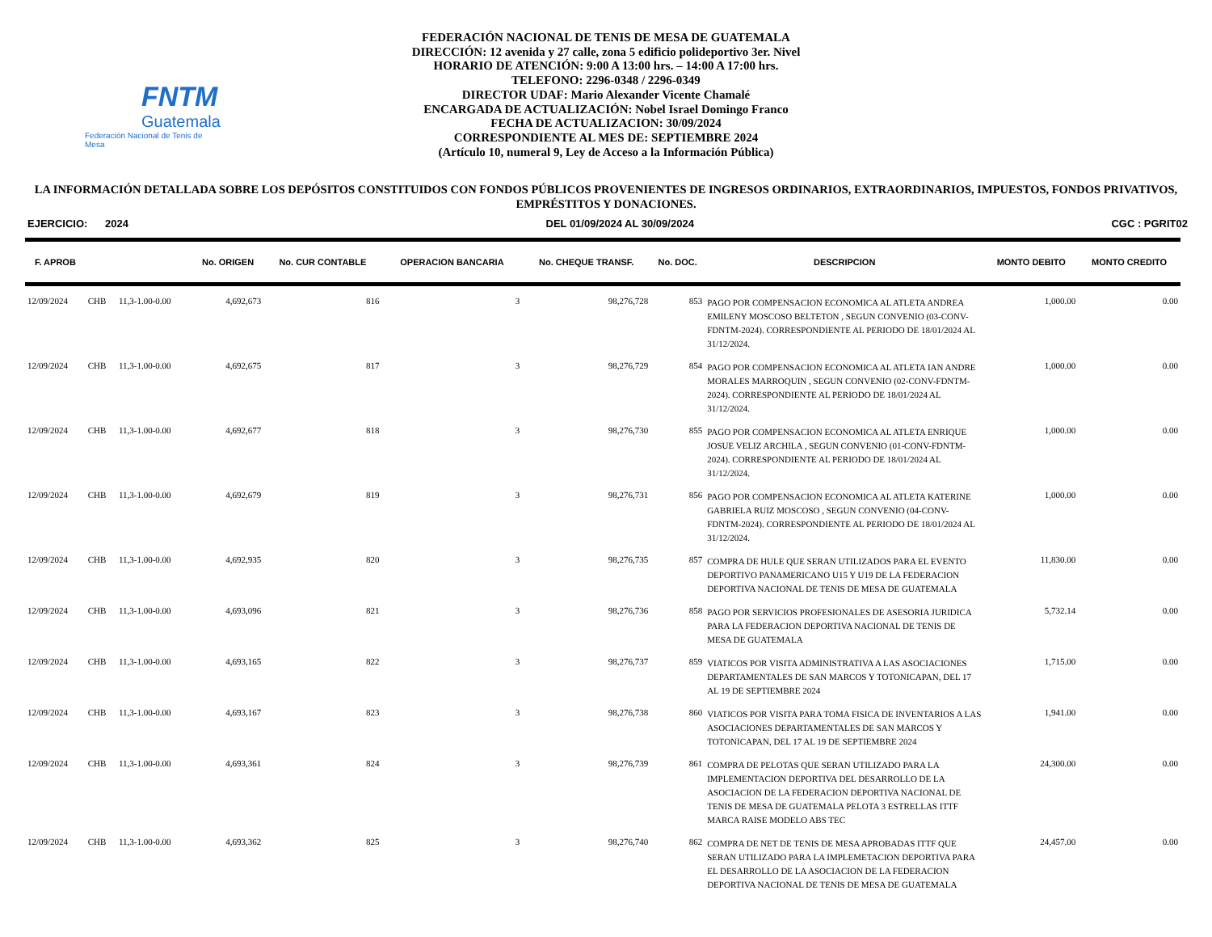FNTM
Guatemala
Federación Nacional de Tenis de Mesa
FEDERACIÓN NACIONAL DE TENIS DE MESA DE GUATEMALA
DIRECCIÓN: 12 avenida y 27 calle, zona 5 edificio polideportivo 3er. Nivel
HORARIO DE ATENCIÓN: 9:00 A 13:00 hrs. – 14:00 A 17:00 hrs.
TELEFONO: 2296-0348 / 2296-0349
DIRECTOR UDAF: Mario Alexander Vicente Chamalé
ENCARGADA DE ACTUALIZACIÓN: Nobel Israel Domingo Franco
FECHA DE ACTUALIZACION: 30/09/2024
CORRESPONDIENTE AL MES DE: SEPTIEMBRE 2024
(Artículo 10, numeral 9, Ley de Acceso a la Información Pública)
LA INFORMACIÓN DETALLADA SOBRE LOS DEPÓSITOS CONSTITUIDOS CON FONDOS PÚBLICOS PROVENIENTES DE INGRESOS ORDINARIOS, EXTRAORDINARIOS, IMPUESTOS, FONDOS PRIVATIVOS, EMPRÉSTITOS Y DONACIONES.
EJERCICIO: 2024 DEL 01/09/2024 AL 30/09/2024 CGC : PGRIT02
| F. APROB | | | No. ORIGEN | No. CUR CONTABLE | OPERACION BANCARIA | No. CHEQUE TRANSF. | No. DOC. | DESCRIPCION | MONTO DEBITO | MONTO CREDITO |
| --- | --- | --- | --- | --- | --- | --- | --- | --- | --- | --- |
| 12/09/2024 | CHB | 11,3-1.00-0.00 | 4,692,673 | 816 | 3 | 98,276,728 | 853 | PAGO POR COMPENSACION ECONOMICA AL ATLETA ANDREA EMILENY MOSCOSO BELTETON , SEGUN CONVENIO (03-CONV-FDNTM-2024). CORRESPONDIENTE AL PERIODO DE 18/01/2024 AL 31/12/2024. | 1,000.00 | 0.00 |
| 12/09/2024 | CHB | 11,3-1.00-0.00 | 4,692,675 | 817 | 3 | 98,276,729 | 854 | PAGO POR COMPENSACION ECONOMICA AL ATLETA IAN ANDRE MORALES MARROQUIN , SEGUN CONVENIO (02-CONV-FDNTM-2024). CORRESPONDIENTE AL PERIODO DE 18/01/2024 AL 31/12/2024. | 1,000.00 | 0.00 |
| 12/09/2024 | CHB | 11,3-1.00-0.00 | 4,692,677 | 818 | 3 | 98,276,730 | 855 | PAGO POR COMPENSACION ECONOMICA AL ATLETA ENRIQUE JOSUE VELIZ ARCHILA , SEGUN CONVENIO (01-CONV-FDNTM-2024). CORRESPONDIENTE AL PERIODO DE 18/01/2024 AL 31/12/2024. | 1,000.00 | 0.00 |
| 12/09/2024 | CHB | 11,3-1.00-0.00 | 4,692,679 | 819 | 3 | 98,276,731 | 856 | PAGO POR COMPENSACION ECONOMICA AL ATLETA KATERINE GABRIELA RUIZ MOSCOSO , SEGUN CONVENIO (04-CONV-FDNTM-2024). CORRESPONDIENTE AL PERIODO DE 18/01/2024 AL 31/12/2024. | 1,000.00 | 0.00 |
| 12/09/2024 | CHB | 11,3-1.00-0.00 | 4,692,935 | 820 | 3 | 98,276,735 | 857 | COMPRA DE HULE QUE SERAN UTILIZADOS PARA EL EVENTO DEPORTIVO PANAMERICANO U15 Y U19 DE LA FEDERACION DEPORTIVA NACIONAL DE TENIS DE MESA DE GUATEMALA | 11,830.00 | 0.00 |
| 12/09/2024 | CHB | 11,3-1.00-0.00 | 4,693,096 | 821 | 3 | 98,276,736 | 858 | PAGO POR SERVICIOS PROFESIONALES DE ASESORIA JURIDICA PARA LA FEDERACION DEPORTIVA NACIONAL DE TENIS DE MESA DE GUATEMALA | 5,732.14 | 0.00 |
| 12/09/2024 | CHB | 11,3-1.00-0.00 | 4,693,165 | 822 | 3 | 98,276,737 | 859 | VIATICOS POR VISITA ADMINISTRATIVA A LAS ASOCIACIONES DEPARTAMENTALES DE SAN MARCOS Y TOTONICAPAN, DEL 17 AL 19 DE SEPTIEMBRE 2024 | 1,715.00 | 0.00 |
| 12/09/2024 | CHB | 11,3-1.00-0.00 | 4,693,167 | 823 | 3 | 98,276,738 | 860 | VIATICOS POR VISITA PARA TOMA FISICA DE INVENTARIOS A LAS ASOCIACIONES DEPARTAMENTALES DE SAN MARCOS Y TOTONICAPAN, DEL 17 AL 19 DE SEPTIEMBRE 2024 | 1,941.00 | 0.00 |
| 12/09/2024 | CHB | 11,3-1.00-0.00 | 4,693,361 | 824 | 3 | 98,276,739 | 861 | COMPRA DE PELOTAS QUE SERAN UTILIZADO PARA LA IMPLEMENTACION DEPORTIVA DEL DESARROLLO DE LA ASOCIACION DE LA FEDERACION DEPORTIVA NACIONAL DE TENIS DE MESA DE GUATEMALA PELOTA 3 ESTRELLAS ITTF MARCA RAISE MODELO ABS TEC | 24,300.00 | 0.00 |
| 12/09/2024 | CHB | 11,3-1.00-0.00 | 4,693,362 | 825 | 3 | 98,276,740 | 862 | COMPRA DE NET DE TENIS DE MESA APROBADAS ITTF QUE SERAN UTILIZADO PARA LA IMPLEMETACION DEPORTIVA PARA EL DESARROLLO DE LA ASOCIACION DE LA FEDERACION DEPORTIVA NACIONAL DE TENIS DE MESA DE GUATEMALA | 24,457.00 | 0.00 |